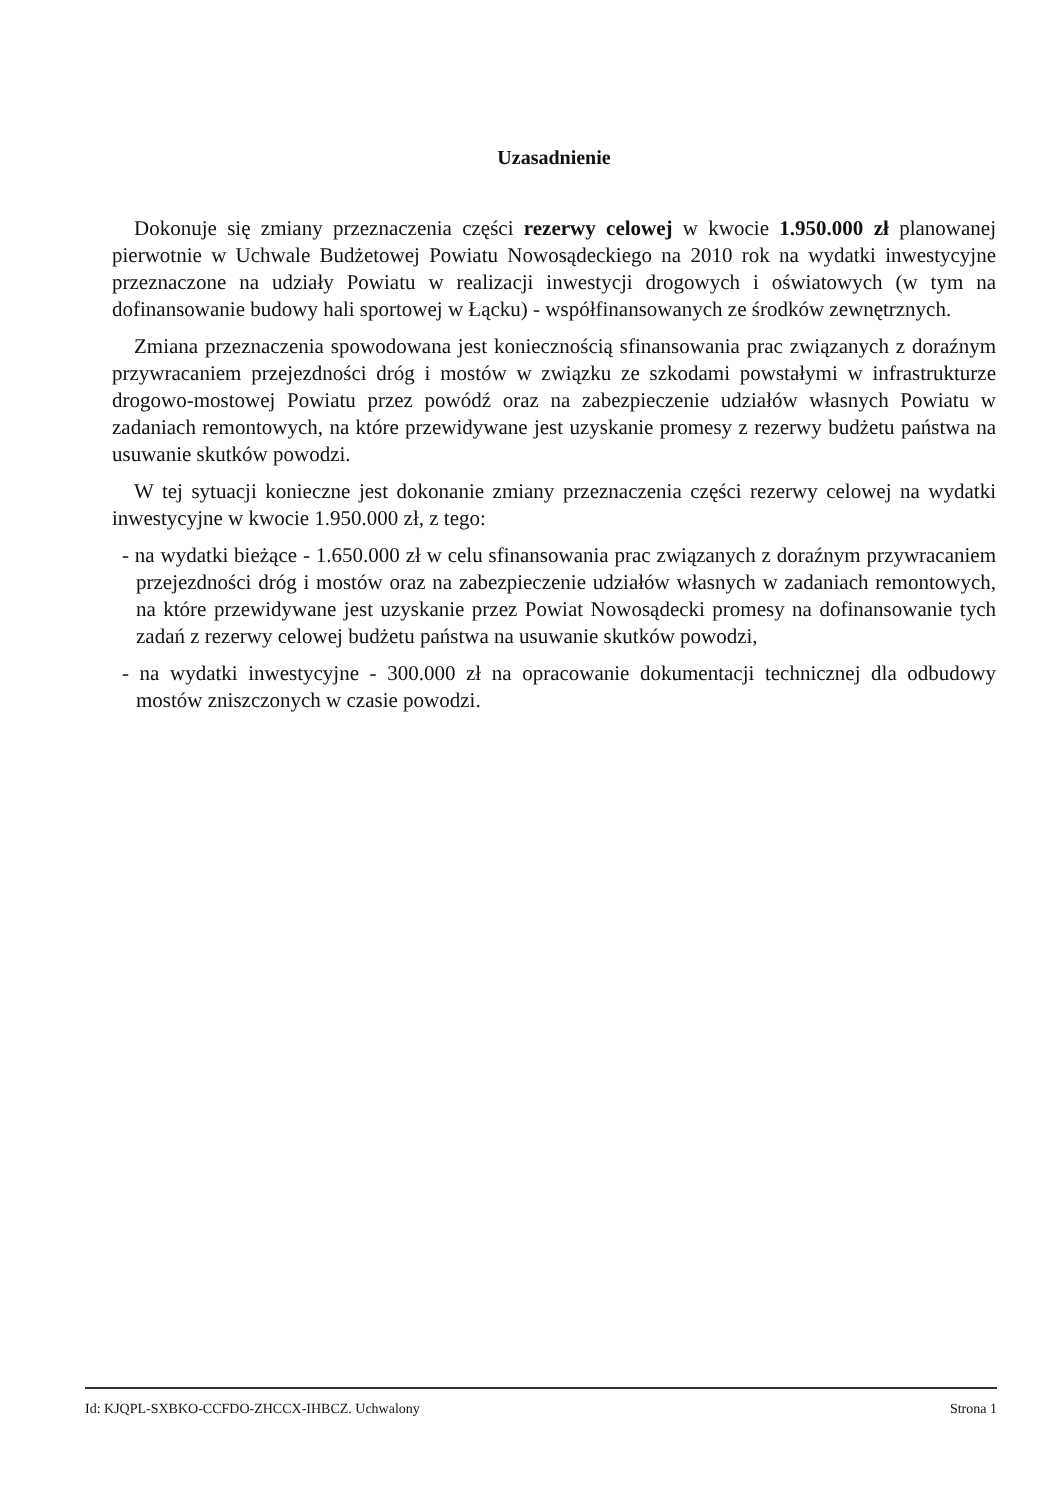Uzasadnienie
Dokonuje się zmiany przeznaczenia części rezerwy celowej w kwocie 1.950.000 zł planowanej pierwotnie w Uchwale Budżetowej Powiatu Nowosądeckiego na 2010 rok na wydatki inwestycyjne przeznaczone na udziały Powiatu w realizacji inwestycji drogowych i oświatowych (w tym na dofinansowanie budowy hali sportowej w Łącku) - współfinansowanych ze środków zewnętrznych.
Zmiana przeznaczenia spowodowana jest koniecznością sfinansowania prac związanych z doraźnym przywracaniem przejezdności dróg i mostów w związku ze szkodami powstałymi w infrastrukturze drogowo-mostowej Powiatu przez powódź oraz na zabezpieczenie udziałów własnych Powiatu w zadaniach remontowych, na które przewidywane jest uzyskanie promesy z rezerwy budżetu państwa na usuwanie skutków powodzi.
W tej sytuacji konieczne jest dokonanie zmiany przeznaczenia części rezerwy celowej na wydatki inwestycyjne w kwocie 1.950.000 zł, z tego:
- na wydatki bieżące - 1.650.000 zł w celu sfinansowania prac związanych z doraźnym przywracaniem przejezdności dróg i mostów oraz na zabezpieczenie udziałów własnych w zadaniach remontowych, na które przewidywane jest uzyskanie przez Powiat Nowosądecki promesy na dofinansowanie tych zadań z rezerwy celowej budżetu państwa na usuwanie skutków powodzi,
- na wydatki inwestycyjne - 300.000 zł na opracowanie dokumentacji technicznej dla odbudowy mostów zniszczonych w czasie powodzi.
Id: KJQPL-SXBKO-CCFDO-ZHCCX-IHBCZ. Uchwalony Strona 1